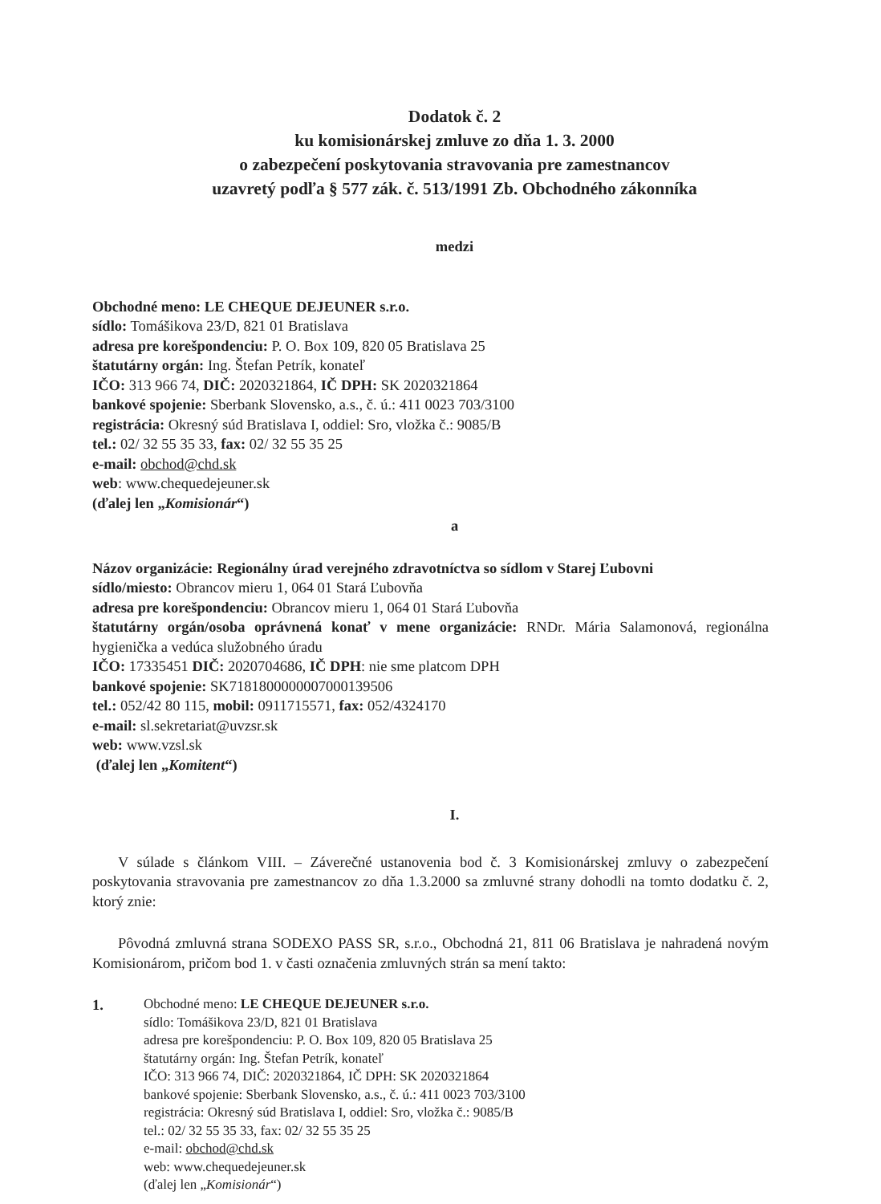Dodatok č. 2
ku komisionárskej zmluve zo dňa 1. 3. 2000
o zabezpečení poskytovania stravovania pre zamestnancov
uzavretý podľa § 577 zák. č. 513/1991 Zb. Obchodného zákonníka
medzi
Obchodné meno: LE CHEQUE DEJEUNER s.r.o.
sídlo: Tomášikova 23/D, 821 01 Bratislava
adresa pre korešpondenciu: P. O. Box 109, 820 05 Bratislava 25
štatutárny orgán: Ing. Štefan Petrík, konateľ
IČO: 313 966 74, DIČ: 2020321864, IČ DPH: SK 2020321864
bankové spojenie: Sberbank Slovensko, a.s., č. ú.: 411 0023 703/3100
registrácia: Okresný súd Bratislava I, oddiel: Sro, vložka č.: 9085/B
tel.: 02/ 32 55 35 33, fax: 02/ 32 55 35 25
e-mail: obchod@chd.sk
web: www.chequedejeuner.sk
(ďalej len „Komisionár“)
a
Názov organizácie: Regionálny úrad verejného zdravotníctva so sídlom v Starej Ľubovni
sídlo/miesto: Obrancov mieru 1, 064 01 Stará Ľubovňa
adresa pre korešpondenciu: Obrancov mieru 1, 064 01 Stará Ľubovňa
štatutárny orgán/osoba oprávnená konať v mene organizácie: RNDr. Mária Salamonová, regionálna hygienička a vedúca služobného úradu
IČO: 17335451 DIČ: 2020704686, IČ DPH: nie sme platcom DPH
bankové spojenie: SK7181800000007000139506
tel.: 052/42 80 115, mobil: 0911715571, fax: 052/4324170
e-mail: sl.sekretariat@uvzsr.sk
web: www.vzsl.sk
(ďalej len „Komitent“)
I.
V súlade s článkom VIII. – Záverečné ustanovenia bod č. 3 Komisionárskej zmluvy o zabezpečení poskytovania stravovania pre zamestnancov zo dňa 1.3.2000 sa zmluvné strany dohodli na tomto dodatku č. 2, ktorý znie:
Pôvodná zmluvná strana SODEXO PASS SR, s.r.o., Obchodná 21, 811 06 Bratislava je nahradená novým Komisionárom, pričom bod 1. v časti označenia zmluvných strán sa mení takto:
1.
Obchodné meno: LE CHEQUE DEJEUNER s.r.o.
sídlo: Tomášikova 23/D, 821 01 Bratislava
adresa pre korešpondenciu: P. O. Box 109, 820 05 Bratislava 25
štatutárny orgán: Ing. Štefan Petrík, konateľ
IČO: 313 966 74, DIČ: 2020321864, IČ DPH: SK 2020321864
bankové spojenie: Sberbank Slovensko, a.s., č. ú.: 411 0023 703/3100
registrácia: Okresný súd Bratislava I, oddiel: Sro, vložka č.: 9085/B
tel.: 02/ 32 55 35 33, fax: 02/ 32 55 35 25
e-mail: obchod@chd.sk
web: www.chequedejeuner.sk
(ďalej len „Komisionár“)